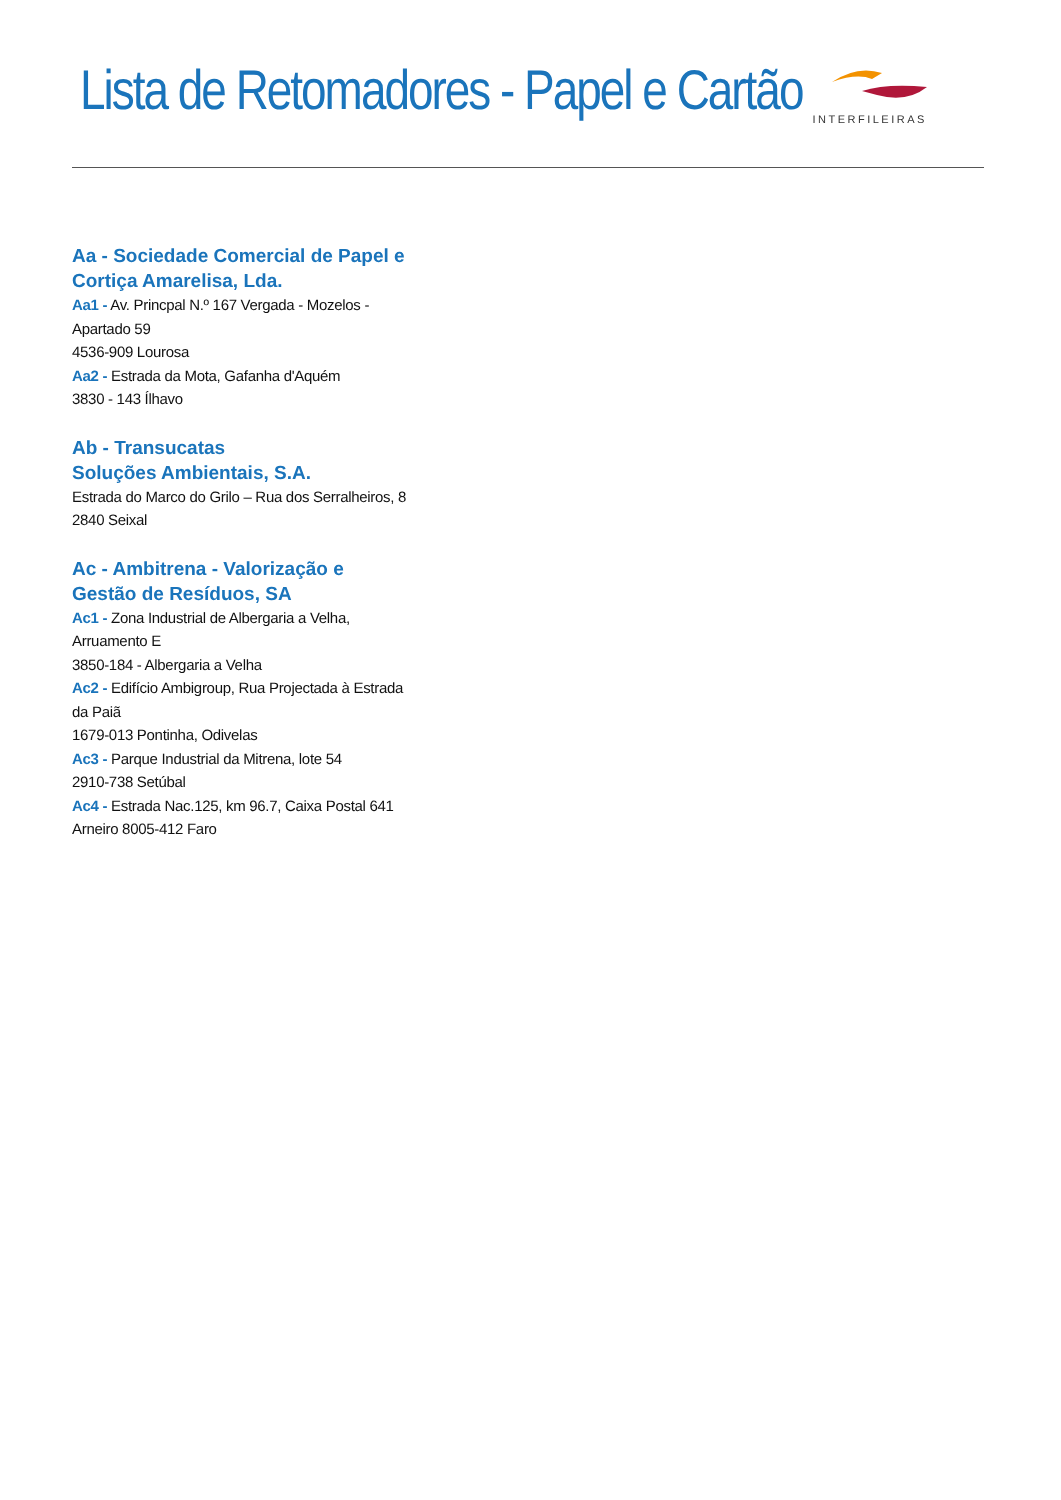Lista de Retomadores - Papel e Cartão
INTERFILEIRAS
Aa - Sociedade Comercial de Papel e Cortiça Amarelisa, Lda.
Aa1 - Av. Princpal N.º 167 Vergada - Mozelos - Apartado 59
4536-909 Lourosa
Aa2 - Estrada da Mota, Gafanha d'Aquém
3830 - 143 Ílhavo
Ab - Transucatas
Soluções Ambientais, S.A.
Estrada do Marco do Grilo – Rua dos Serralheiros, 8
2840 Seixal
Ac - Ambitrena - Valorização e Gestão de Resíduos, SA
Ac1 - Zona Industrial de Albergaria a Velha, Arruamento E
3850-184 - Albergaria a Velha
Ac2 - Edifício Ambigroup, Rua Projectada à Estrada da Paiã
1679-013 Pontinha, Odivelas
Ac3 - Parque Industrial da Mitrena, lote 54
2910-738 Setúbal
Ac4 - Estrada Nac.125, km 96.7, Caixa Postal 641
Arneiro 8005-412 Faro